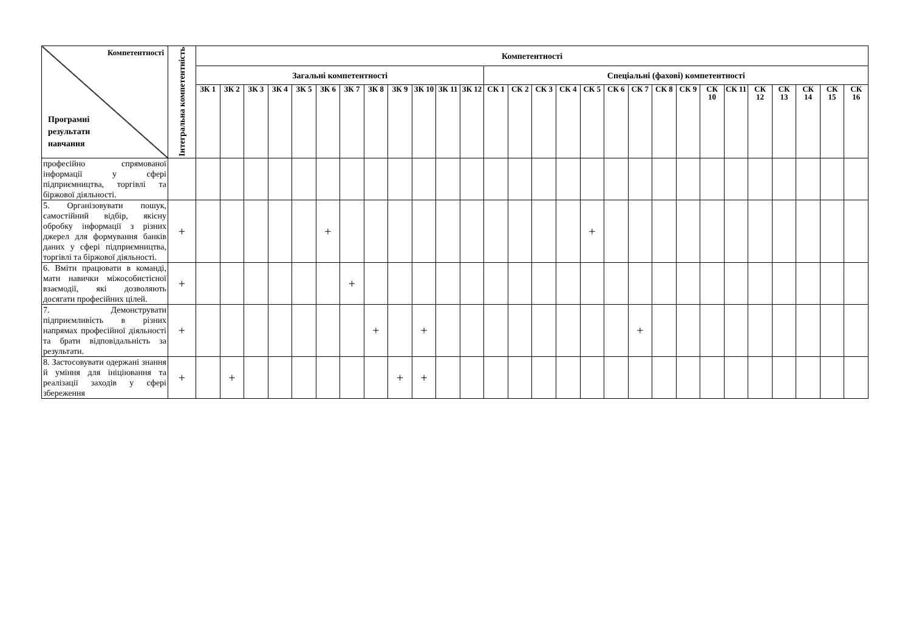| Компетентності Програмні результати навчання | Інтегральна компетентність | Компетентності | | | | | | | | | | | | | | | | | | | | | | | | | | | |
| --- | --- | --- | --- | --- | --- | --- | --- | --- | --- | --- | --- | --- | --- | --- | --- | --- | --- | --- | --- | --- | --- | --- | --- | --- | --- | --- | --- | --- | --- |
| | | Загальні компетентності | | | | | | | | | | | | Спеціальні (фахові) компетентності | | | | | | | | | | | | | | | |
| | | ЗК 1 | ЗК 2 | ЗК 3 | ЗК 4 | ЗК 5 | ЗК 6 | ЗК 7 | ЗК 8 | ЗК 9 | ЗК 10 | ЗК 11 | ЗК 12 | СК 1 | СК 2 | СК 3 | СК 4 | СК 5 | СК 6 | СК 7 | СК 8 | СК 9 | СК 10 | СК 11 | СК 12 | СК 13 | СК 14 | СК 15 | СК 16 |
| професійно спрямованої інформації у сфері підприємництва, торгівлі та біржової діяльності. | | | | | | | | | | | | | | | | | | | | | | | | | | | | | |
| 5. Організовувати пошук, самостійний відбір, якісну обробку інформації з різних джерел для формування банків даних у сфері підприємництва, торгівлі та біржової діяльності. | + | | | | | | + | | | | | | | | | | | + | | | | | | | | | | | |
| 6. Вміти працювати в команді, мати навички міжособистісної взаємодії, які дозволяють досягати професійних цілей. | + | | | | | | | + | | | | | | | | | | | | | | | | | | | | | |
| 7. Демонструвати підприємливість в різних напрямах професійної діяльності та брати відповідальність за результати. | + | | | | | | | | + | | + | | | | | | | | | + | | | | | | | | | |
| 8. Застосовувати одержані знання й уміння для ініціювання та реалізації заходів у сфері збереження | + | | + | | | | | | | + | + | | | | | | | | | | | | | | | | | | |